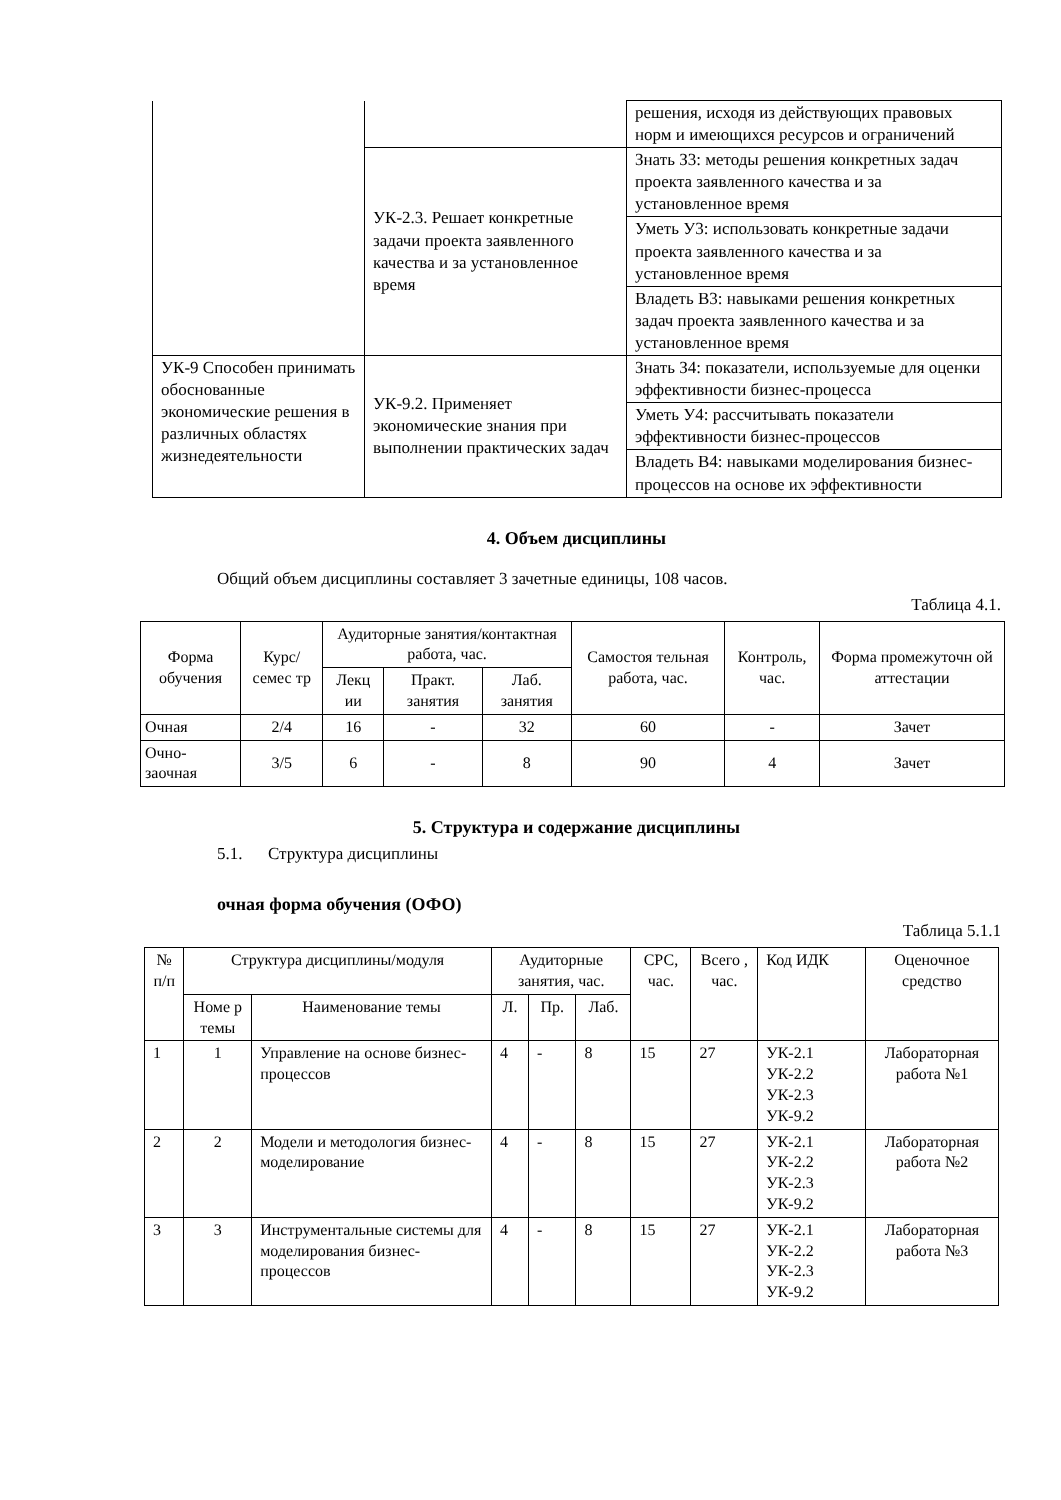| | | решения, исходя из действующих правовых норм и имеющихся ресурсов и ограничений |
| | УК-2.3. Решает конкретные задачи проекта заявленного качества и за установленное время | Знать З3: методы решения конкретных задач проекта заявленного качества и за установленное время |
| | | Уметь У3: использовать конкретные задачи проекта заявленного качества и за установленное время |
| | | Владеть В3: навыками решения конкретных задач проекта заявленного качества и за установленное время |
| УК-9 Способен принимать обоснованные экономические решения в различных областях жизнедеятельности | УК-9.2. Применяет экономические знания при выполнении практических задач | Знать З4: показатели, используемые для оценки эффективности бизнес-процесса |
| | | Уметь У4: рассчитывать показатели эффективности бизнес-процессов |
| | | Владеть В4: навыками моделирования бизнес-процессов на основе их эффективности |
4. Объем дисциплины
Общий объем дисциплины составляет 3 зачетные единицы, 108 часов.
Таблица 4.1.
| Форма обучения | Курс/ семес тр | Аудиторные занятия/контактная работа, час. | | | Самостоя тельная работа, час. | Контроль, час. | Форма промежуточн ой аттестации |
| --- | --- | --- | --- | --- | --- | --- | --- |
| | | Лекц ии | Практ. занятия | Лаб. занятия | | | |
| Очная | 2/4 | 16 | - | 32 | 60 | - | Зачет |
| Очно-заочная | 3/5 | 6 | - | 8 | 90 | 4 | Зачет |
5. Структура и содержание дисциплины
5.1. Структура дисциплины
очная форма обучения (ОФО)
Таблица 5.1.1
| № п/п | Структура дисциплины/модуля | | Аудиторные занятия, час. | | | СРС, час. | Всего , час. | Код ИДК | Оценочное средство |
| --- | --- | --- | --- | --- | --- | --- | --- | --- | --- |
| | Номе р темы | Наименование темы | Л. | Пр. | Лаб. | | | | |
| 1 | 1 | Управление на основе бизнес-процессов | 4 | - | 8 | 15 | 27 | УК-2.1 УК-2.2 УК-2.3 УК-9.2 | Лабораторная работа №1 |
| 2 | 2 | Модели и методология бизнес-моделирование | 4 | - | 8 | 15 | 27 | УК-2.1 УК-2.2 УК-2.3 УК-9.2 | Лабораторная работа №2 |
| 3 | 3 | Инструментальные системы для моделирования бизнес-процессов | 4 | - | 8 | 15 | 27 | УК-2.1 УК-2.2 УК-2.3 УК-9.2 | Лабораторная работа №3 |